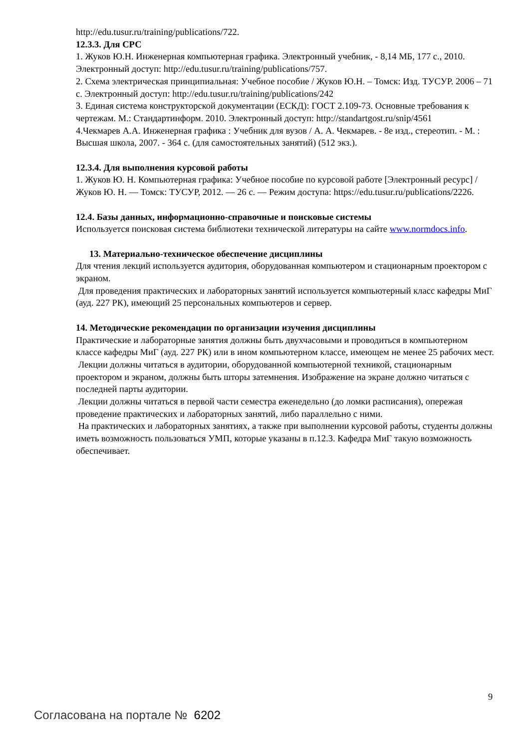http://edu.tusur.ru/training/publications/722.
12.3.3. Для СРС
1. Жуков Ю.Н. Инженерная компьютерная графика. Электронный учебник, - 8,14 МБ, 177 с., 2010. Электронный доступ: http://edu.tusur.ru/training/publications/757.
2. Схема электрическая принципиальная: Учебное пособие / Жуков Ю.Н. – Томск: Изд. ТУСУР. 2006 – 71 с. Электронный доступ: http://edu.tusur.ru/training/publications/242
3. Единая система конструкторской документации (ЕСКД): ГОСТ 2.109-73. Основные требования к чертежам. М.: Стандартинформ. 2010. Электронный доступ: http://standartgost.ru/snip/4561
4.Чекмарев А.А. Инженерная графика : Учебник для вузов / А. А. Чекмарев. - 8е изд., стереотип. - М. : Высшая школа, 2007. - 364 с. (для самостоятельных занятий) (512 экз.).
12.3.4. Для выполнения курсовой работы
1. Жуков Ю. Н. Компьютерная графика: Учебное пособие по курсовой работе [Электронный ресурс] / Жуков Ю. Н. — Томск: ТУСУР, 2012. — 26 с. — Режим доступа: https://edu.tusur.ru/publications/2226.
12.4. Базы данных, информационно-справочные и поисковые системы
Используется поисковая система библиотеки технической литературы на сайте www.normdocs.info.
13. Материально-техническое обеспечение дисциплины
Для чтения лекций используется аудитория, оборудованная компьютером и стационарным проектором с экраном.
Для проведения практических и лабораторных занятий используется компьютерный класс кафедры МиГ (ауд. 227 РК), имеющий 25 персональных компьютеров и сервер.
14. Методические рекомендации по организации изучения дисциплины
Практические и лабораторные занятия должны быть двухчасовыми и проводиться в компьютерном классе кафедры МиГ (ауд. 227 РК) или в ином компьютерном классе, имеющем не менее 25 рабочих мест.
Лекции должны читаться в аудитории, оборудованной компьютерной техникой, стационарным проектором и экраном, должны быть шторы затемнения. Изображение на экране должно читаться с последней парты аудитории.
Лекции должны читаться в первой части семестра еженедельно (до ломки расписания), опережая проведение практических и лабораторных занятий, либо параллельно с ними.
На практических и лабораторных занятиях, а также при выполнении курсовой работы, студенты должны иметь возможность пользоваться УМП, которые указаны в п.12.3. Кафедра МиГ такую возможность обеспечивает.
9
Согласована на портале № 6202